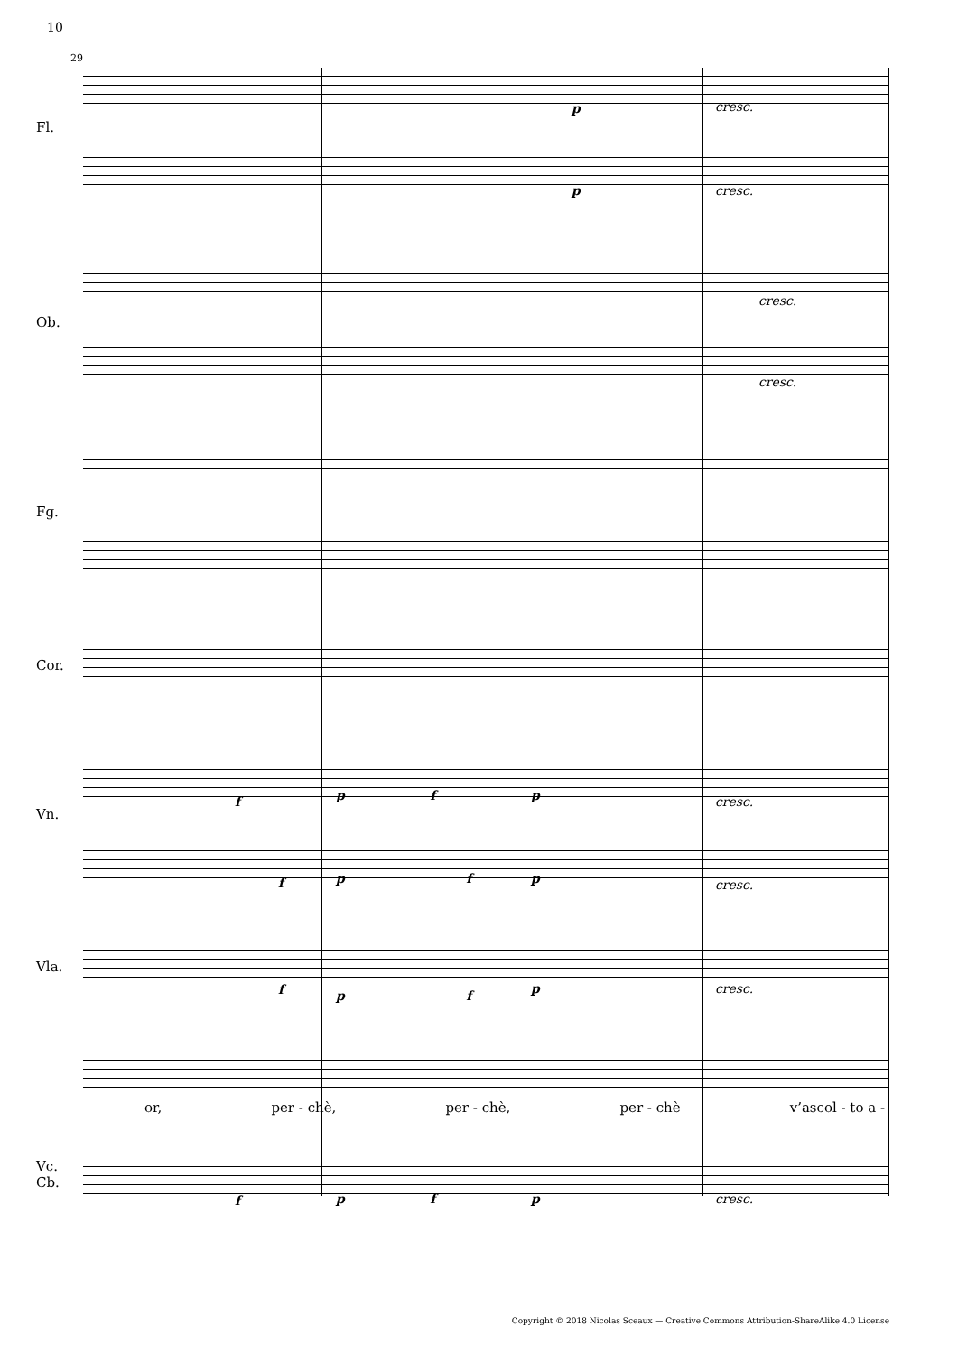10
29
Fl.
Ob.
Fg.
Cor.
Vn.
Vla.
Vc.
Cb.
p cresc.
p cresc.
cresc.
cresc.
f p f p cresc.
f p f p cresc.
f p f p cresc.
or, per - chè, per - chè, per - chè v’ascol - to a -
f p f p cresc.
Copyright © 2018 Nicolas Sceaux — Creative Commons Attribution-ShareAlike 4.0 License